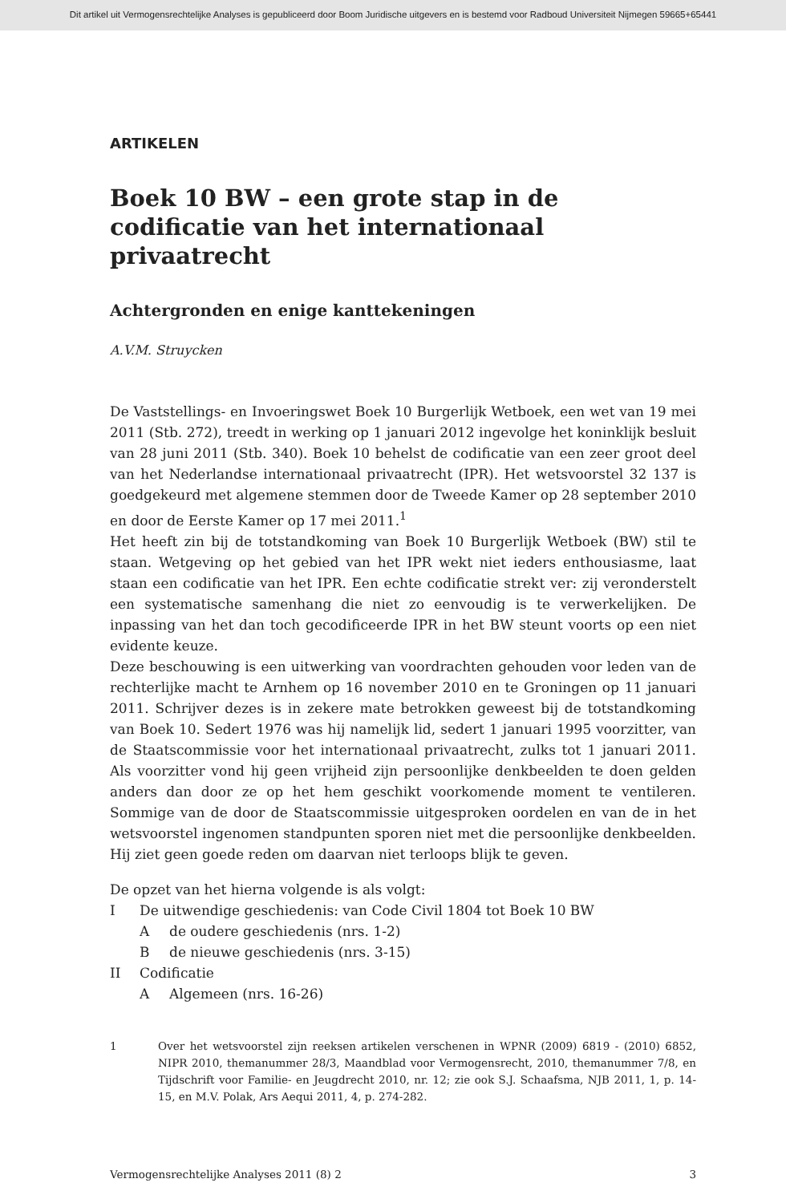Dit artikel uit Vermogensrechtelijke Analyses is gepubliceerd door Boom Juridische uitgevers en is bestemd voor Radboud Universiteit Nijmegen 59665+65441
ARTIKELEN
Boek 10 BW – een grote stap in de codificatie van het internationaal privaatrecht
Achtergronden en enige kanttekeningen
A.V.M. Struycken
De Vaststellings- en Invoeringswet Boek 10 Burgerlijk Wetboek, een wet van 19 mei 2011 (Stb. 272), treedt in werking op 1 januari 2012 ingevolge het koninklijk besluit van 28 juni 2011 (Stb. 340). Boek 10 behelst de codificatie van een zeer groot deel van het Nederlandse internationaal privaatrecht (IPR). Het wetsvoorstel 32 137 is goedgekeurd met algemene stemmen door de Tweede Kamer op 28 september 2010 en door de Eerste Kamer op 17 mei 2011.<sup>1</sup>
Het heeft zin bij de totstandkoming van Boek 10 Burgerlijk Wetboek (BW) stil te staan. Wetgeving op het gebied van het IPR wekt niet ieders enthousiasme, laat staan een codificatie van het IPR. Een echte codificatie strekt ver: zij veronderstelt een systematische samenhang die niet zo eenvoudig is te verwerkelijken. De inpassing van het dan toch gecodificeerde IPR in het BW steunt voorts op een niet evidente keuze.
Deze beschouwing is een uitwerking van voordrachten gehouden voor leden van de rechterlijke macht te Arnhem op 16 november 2010 en te Groningen op 11 januari 2011. Schrijver dezes is in zekere mate betrokken geweest bij de totstandkoming van Boek 10. Sedert 1976 was hij namelijk lid, sedert 1 januari 1995 voorzitter, van de Staatscommissie voor het internationaal privaatrecht, zulks tot 1 januari 2011. Als voorzitter vond hij geen vrijheid zijn persoonlijke denkbeelden te doen gelden anders dan door ze op het hem geschikt voorkomende moment te ventileren. Sommige van de door de Staatscommissie uitgesproken oordelen en van de in het wetsvoorstel ingenomen standpunten sporen niet met die persoonlijke denkbeelden. Hij ziet geen goede reden om daarvan niet terloops blijk te geven.
De opzet van het hierna volgende is als volgt:
I De uitwendige geschiedenis: van Code Civil 1804 tot Boek 10 BW
Ade oudere geschiedenis (nrs. 1-2)
Bde nieuwe geschiedenis (nrs. 3-15)
II Codificatie
A Algemeen (nrs. 16-26)
1 Over het wetsvoorstel zijn reeksen artikelen verschenen in WPNR (2009) 6819 - (2010) 6852, NIPR 2010, themanummer 28/3, Maandblad voor Vermogensrecht, 2010, themanummer 7/8, en Tijdschrift voor Familie- en Jeugdrecht 2010, nr. 12; zie ook S.J. Schaafsma, NJB 2011, 1, p. 14-15, en M.V. Polak, Ars Aequi 2011, 4, p. 274-282.
Vermogensrechtelijke Analyses 2011 (8) 2 3